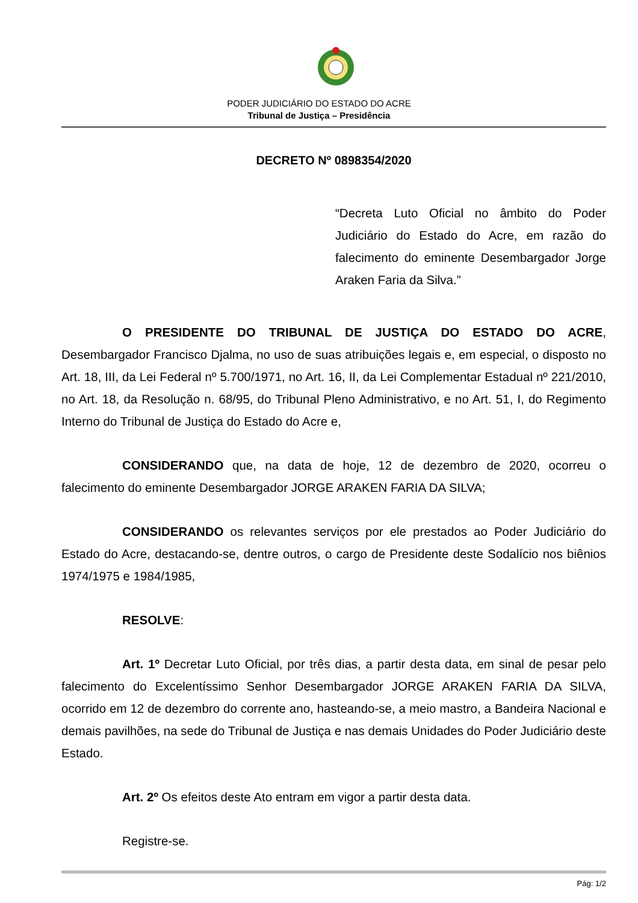PODER JUDICIÁRIO DO ESTADO DO ACRE
Tribunal de Justiça – Presidência
DECRETO Nº 0898354/2020
“Decreta Luto Oficial no âmbito do Poder Judiciário do Estado do Acre, em razão do falecimento do eminente Desembargador Jorge Araken Faria da Silva.”
O PRESIDENTE DO TRIBUNAL DE JUSTIÇA DO ESTADO DO ACRE, Desembargador Francisco Djalma, no uso de suas atribuições legais e, em especial, o disposto no Art. 18, III, da Lei Federal nº 5.700/1971, no Art. 16, II, da Lei Complementar Estadual nº 221/2010, no Art. 18, da Resolução n. 68/95, do Tribunal Pleno Administrativo, e no Art. 51, I, do Regimento Interno do Tribunal de Justiça do Estado do Acre e,
CONSIDERANDO que, na data de hoje, 12 de dezembro de 2020, ocorreu o falecimento do eminente Desembargador JORGE ARAKEN FARIA DA SILVA;
CONSIDERANDO os relevantes serviços por ele prestados ao Poder Judiciário do Estado do Acre, destacando-se, dentre outros, o cargo de Presidente deste Sodalício nos biênios 1974/1975 e 1984/1985,
RESOLVE:
Art. 1º Decretar Luto Oficial, por três dias, a partir desta data, em sinal de pesar pelo falecimento do Excelentíssimo Senhor Desembargador JORGE ARAKEN FARIA DA SILVA, ocorrido em 12 de dezembro do corrente ano, hasteando-se, a meio mastro, a Bandeira Nacional e demais pavilhões, na sede do Tribunal de Justiça e nas demais Unidades do Poder Judiciário deste Estado.
Art. 2º Os efeitos deste Ato entram em vigor a partir desta data.
Registre-se.
Pág: 1/2